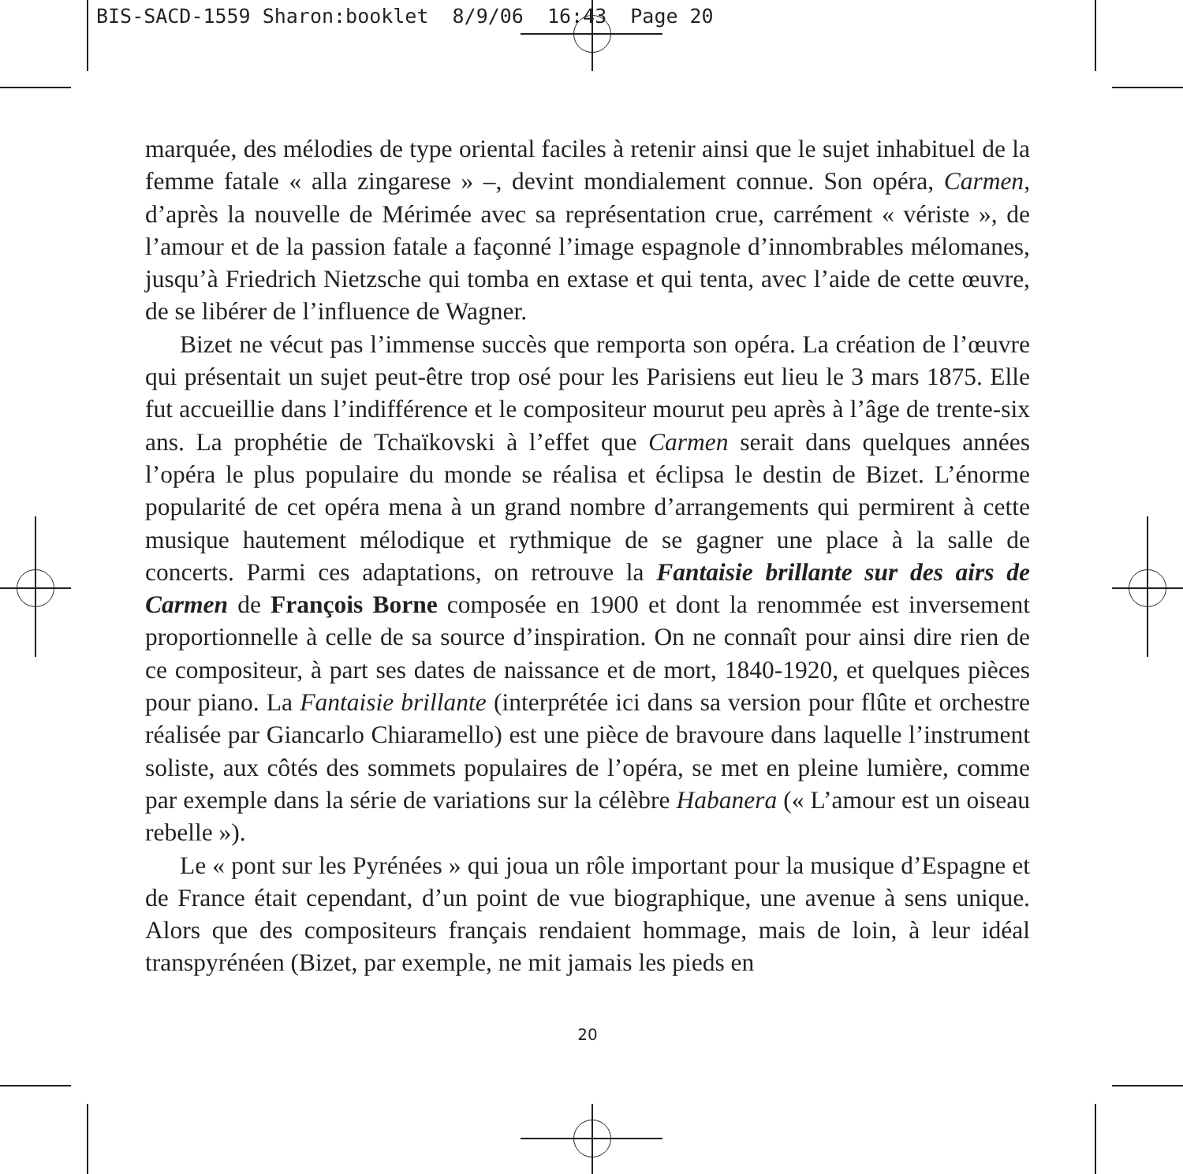BIS-SACD-1559 Sharon:booklet 8/9/06 16:43 Page 20
marquée, des mélodies de type oriental faciles à retenir ainsi que le sujet inhabituel de la femme fatale « alla zingarese » –, devint mondialement connue. Son opéra, Carmen, d’après la nouvelle de Mérimée avec sa représentation crue, carrément « vériste », de l’amour et de la passion fatale a façonné l’image espagnole d’innombrables mélomanes, jusqu’à Friedrich Nietzsche qui tomba en extase et qui tenta, avec l’aide de cette œuvre, de se libérer de l’influence de Wagner.
Bizet ne vécut pas l’immense succès que remporta son opéra. La création de l’œuvre qui présentait un sujet peut-être trop osé pour les Parisiens eut lieu le 3 mars 1875. Elle fut accueillie dans l’indifférence et le compositeur mourut peu après à l’âge de trente-six ans. La prophétie de Tchaïkovski à l’effet que Carmen serait dans quelques années l’opéra le plus populaire du monde se réalisa et éclipsa le destin de Bizet. L’énorme popularité de cet opéra mena à un grand nombre d’arrangements qui permirent à cette musique hautement mélodique et rythmique de se gagner une place à la salle de concerts. Parmi ces adaptations, on retrouve la Fantaisie brillante sur des airs de Carmen de François Borne composée en 1900 et dont la renommée est inversement proportionnelle à celle de sa source d’inspiration. On ne connaît pour ainsi dire rien de ce compositeur, à part ses dates de naissance et de mort, 1840-1920, et quelques pièces pour piano. La Fantaisie brillante (interprétée ici dans sa version pour flûte et orchestre réalisée par Giancarlo Chiaramello) est une pièce de bravoure dans laquelle l’instrument soliste, aux côtés des sommets populaires de l’opéra, se met en pleine lumière, comme par exemple dans la série de variations sur la célèbre Habanera (« L’amour est un oiseau rebelle »).
Le « pont sur les Pyrénées » qui joua un rôle important pour la musique d’Espagne et de France était cependant, d’un point de vue biographique, une avenue à sens unique. Alors que des compositeurs français rendaient hommage, mais de loin, à leur idéal transpyrénéen (Bizet, par exemple, ne mit jamais les pieds en
20